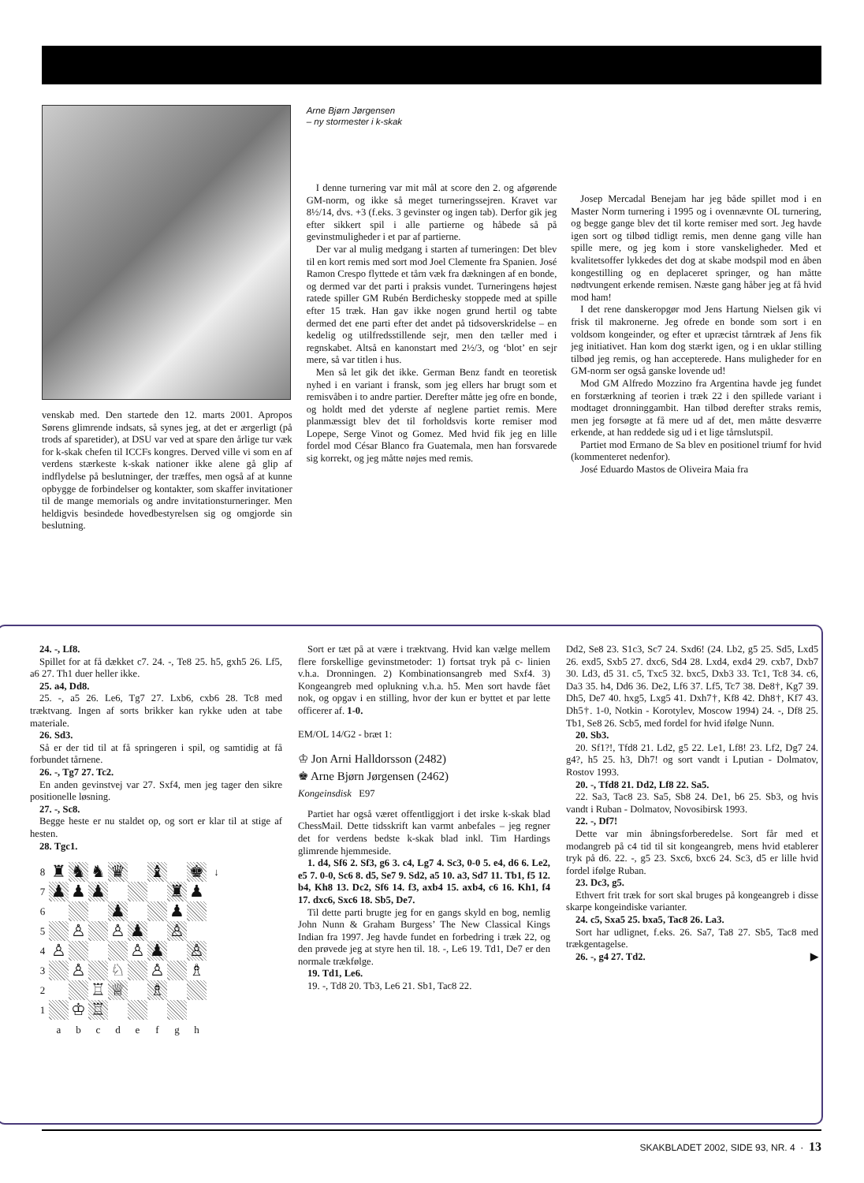venskab med. Den startede den 12. marts 2001. Apropos Sørens glimrende indsats, så synes jeg, at det er ærgerligt (på trods af sparetider), at DSU var ved at spare den årlige tur væk for k-skak chefen til ICCFs kongres. Derved ville vi som en af verdens stærkeste k-skak nationer ikke alene gå glip af indflydelse på beslutninger, der træffes, men også af at kunne opbygge de forbindelser og kontakter, som skaffer invitationer til de mange memorials og andre invitationsturneringer. Men heldigvis besindede hovedbestyrelsen sig og omgjorde sin beslutning.
Arne Bjørn Jørgensen
– ny stormester i k-skak
I denne turnering var mit mål at score den 2. og afgørende GM-norm, og ikke så meget turneringssejren. Kravet var 8½/14, dvs. +3 (f.eks. 3 gevinster og ingen tab). Derfor gik jeg efter sikkert spil i alle partierne og håbede så på gevinstmuligheder i et par af partierne.
Der var al mulig medgang i starten af turneringen: Det blev til en kort remis med sort mod Joel Clemente fra Spanien. José Ramon Crespo flyttede et tårn væk fra dækningen af en bonde, og dermed var det parti i praksis vundet. Turneringens højest ratede spiller GM Rubén Berdichesky stoppede med at spille efter 15 træk. Han gav ikke nogen grund hertil og tabte dermed det ene parti efter det andet på tidsoverskridelse – en kedelig og utilfredsstillende sejr, men den tæller med i regnskabet. Altså en kanonstart med 2½/3, og ‘blot’ en sejr mere, så var titlen i hus.
Men så let gik det ikke. German Benz fandt en teoretisk nyhed i en variant i fransk, som jeg ellers har brugt som et remisvåben i to andre partier. Derefter måtte jeg ofre en bonde, og holdt med det yderste af neglene partiet remis. Mere planmæssigt blev det til forholdsvis korte remiser mod Lopepe, Serge Vinot og Gomez. Med hvid fik jeg en lille fordel mod César Blanco fra Guatemala, men han forsvarede sig korrekt, og jeg måtte nøjes med remis.
Josep Mercadal Benejam har jeg både spillet mod i en Master Norm turnering i 1995 og i ovennævnte OL turnering, og begge gange blev det til korte remiser med sort. Jeg havde igen sort og tilbød tidligt remis, men denne gang ville han spille mere, og jeg kom i store vanskeligheder. Med et kvalitetsoffer lykkedes det dog at skabe modspil mod en åben kongestilling og en deplaceret springer, og han måtte nødtvungent erkende remisen. Næste gang håber jeg at få hvid mod ham!
I det rene danskeropgør mod Jens Hartung Nielsen gik vi frisk til makronerne. Jeg ofrede en bonde som sort i en voldsom kongeinder, og efter et upræcist tårntræk af Jens fik jeg initiativet. Han kom dog stærkt igen, og i en uklar stilling tilbød jeg remis, og han accepterede. Hans muligheder for en GM-norm ser også ganske lovende ud!
Mod GM Alfredo Mozzino fra Argentina havde jeg fundet en forstærkning af teorien i træk 22 i den spillede variant i modtaget dronninggambit. Han tilbød derefter straks remis, men jeg forsøgte at få mere ud af det, men måtte desværre erkende, at han reddede sig ud i et lige tårnslutspil.
Partiet mod Ermano de Sa blev en positionel triumf for hvid (kommenteret nedenfor).
José Eduardo Mastos de Oliveira Maia fra
24. -, Lf8.
Spillet for at få dækket c7. 24. -, Te8 25. h5, gxh5 26. Lf5, a6 27. Th1 duer heller ikke.
25. a4, Dd8.
25. -, a5 26. Le6, Tg7 27. Lxb6, cxb6 28. Tc8 med træktvang. Ingen af sorts brikker kan rykke uden at tabe materiale.
26. Sd3.
Så er der tid til at få springeren i spil, og samtidig at få forbundet tårnene.
26. -, Tg7 27. Tc2.
En anden gevinstvej var 27. Sxf4, men jeg tager den sikre positionelle løsning.
27. -, Sc8.
Begge heste er nu staldet op, og sort er klar til at stige af hesten.
28. Tgc1.
| 8 | ♜ | ♞ | ♞ | ♛ | | ♝ | | ♚ | ↓ |
| 7 | ♟ | ♟ | ♟ | | | | ♜ | ♟ | |
| 6 | | | | ♟ | | | ♟ | | |
| 5 | | ♙ | | ♙ | ♟ | | ♙ | | |
| 4 | ♙ | | | | ♙ | ♟ | | ♙ | |
| 3 | | ♙ | | ♘ | | ♙ | | ♗ | |
| 2 | | | ♖ | ♕ | | ♗ | | | |
| 1 | | ♔ | ♖ | | | | | | |
| | a | b | c | d | e | f | g | h | |
Sort er tæt på at være i træktvang. Hvid kan vælge mellem flere forskellige gevinstmetoder: 1) fortsat tryk på c- linien v.h.a. Dronningen. 2) Kombinationsangreb med Sxf4. 3) Kongeangreb med oplukning v.h.a. h5. Men sort havde fået nok, og opgav i en stilling, hvor der kun er byttet et par lette officerer af. 1-0.
EM/OL 14/G2 - bræt 1:
♔ Jon Arni Halldorsson (2482)
♚ Arne Bjørn Jørgensen (2462)
Kongeinsdisk E97
Partiet har også været offentliggjort i det irske k-skak blad ChessMail. Dette tidsskrift kan varmt anbefales – jeg regner det for verdens bedste k-skak blad inkl. Tim Hardings glimrende hjemmeside.
1. d4, Sf6 2. Sf3, g6 3. c4, Lg7 4. Sc3, 0-0 5. e4, d6 6. Le2, e5 7. 0-0, Sc6 8. d5, Se7 9. Sd2, a5 10. a3, Sd7 11. Tb1, f5 12. b4, Kh8 13. Dc2, Sf6 14. f3, axb4 15. axb4, c6 16. Kh1, f4 17. dxc6, Sxc6 18. Sb5, De7.
Til dette parti brugte jeg for en gangs skyld en bog, nemlig John Nunn & Graham Burgess’ The New Classical Kings Indian fra 1997. Jeg havde fundet en forbedring i træk 22, og den prøvede jeg at styre hen til. 18. -, Le6 19. Td1, De7 er den normale trækfølge.
19. Td1, Le6.
19. -, Td8 20. Tb3, Le6 21. Sb1, Tac8 22.
Dd2, Se8 23. S1c3, Sc7 24. Sxd6! (24. Lb2, g5 25. Sd5, Lxd5 26. exd5, Sxb5 27. dxc6, Sd4 28. Lxd4, exd4 29. cxb7, Dxb7 30. Ld3, d5 31. c5, Txc5 32. bxc5, Dxb3 33. Tc1, Tc8 34. c6, Da3 35. h4, Dd6 36. De2, Lf6 37. Lf5, Tc7 38. De8†, Kg7 39. Dh5, De7 40. hxg5, Lxg5 41. Dxh7†, Kf8 42. Dh8†, Kf7 43. Dh5†. 1-0, Notkin - Korotylev, Moscow 1994) 24. -, Df8 25. Tb1, Se8 26. Scb5, med fordel for hvid ifølge Nunn.
20. Sb3.
20. Sf1?!, Tfd8 21. Ld2, g5 22. Le1, Lf8! 23. Lf2, Dg7 24. g4?, h5 25. h3, Dh7! og sort vandt i Lputian - Dolmatov, Rostov 1993.
20. -, Tfd8 21. Dd2, Lf8 22. Sa5.
22. Sa3, Tac8 23. Sa5, Sb8 24. De1, b6 25. Sb3, og hvis vandt i Ruban - Dolmatov, Novosibirsk 1993.
22. -, Df7!
Dette var min åbningsforberedelse. Sort får med et modangreb på c4 tid til sit kongeangreb, mens hvid etablerer tryk på d6. 22. -, g5 23. Sxc6, bxc6 24. Sc3, d5 er lille hvid fordel ifølge Ruban.
23. Dc3, g5.
Ethvert frit træk for sort skal bruges på kongeangreb i disse skarpe kongeindiske varianter.
24. c5, Sxa5 25. bxa5, Tac8 26. La3.
Sort har udlignet, f.eks. 26. Sa7, Ta8 27. Sb5, Tac8 med trækgentagelse.
26. -, g4 27. Td2. ▶
SKAKBLADET 2002, SIDE 93, NR. 4 · 13